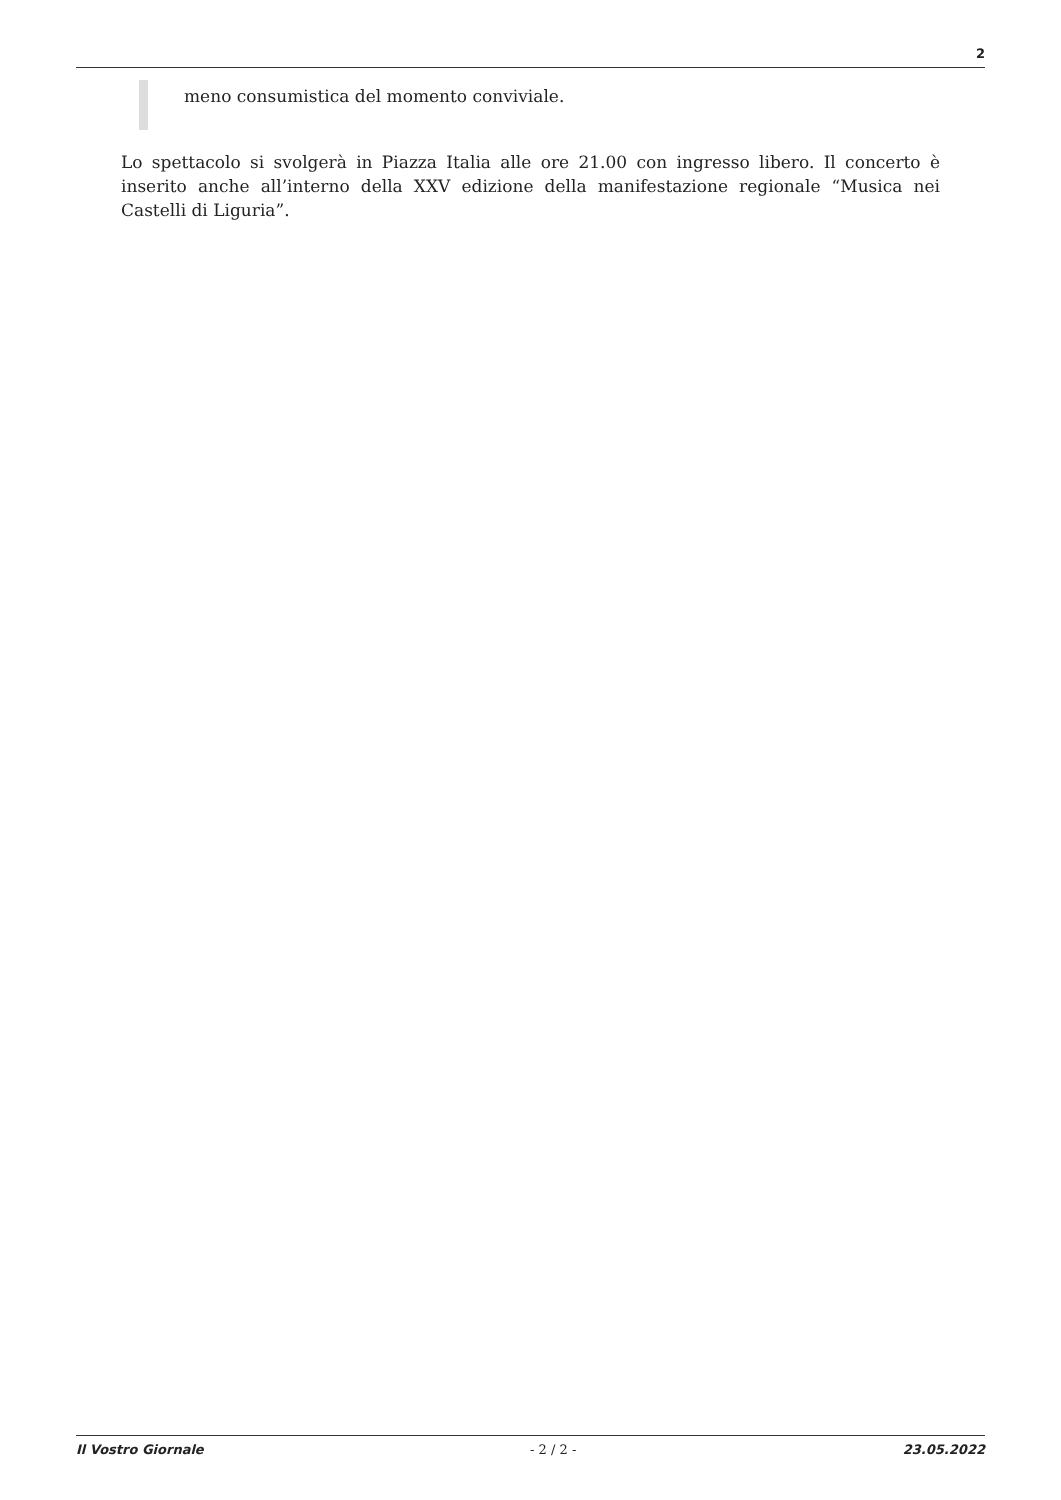2
meno consumistica del momento conviviale.
Lo spettacolo si svolgerà in Piazza Italia alle ore 21.00 con ingresso libero. Il concerto è inserito anche all’interno della XXV edizione della manifestazione regionale “Musica nei Castelli di Liguria”.
Il Vostro Giornale - 2 / 2 - 23.05.2022